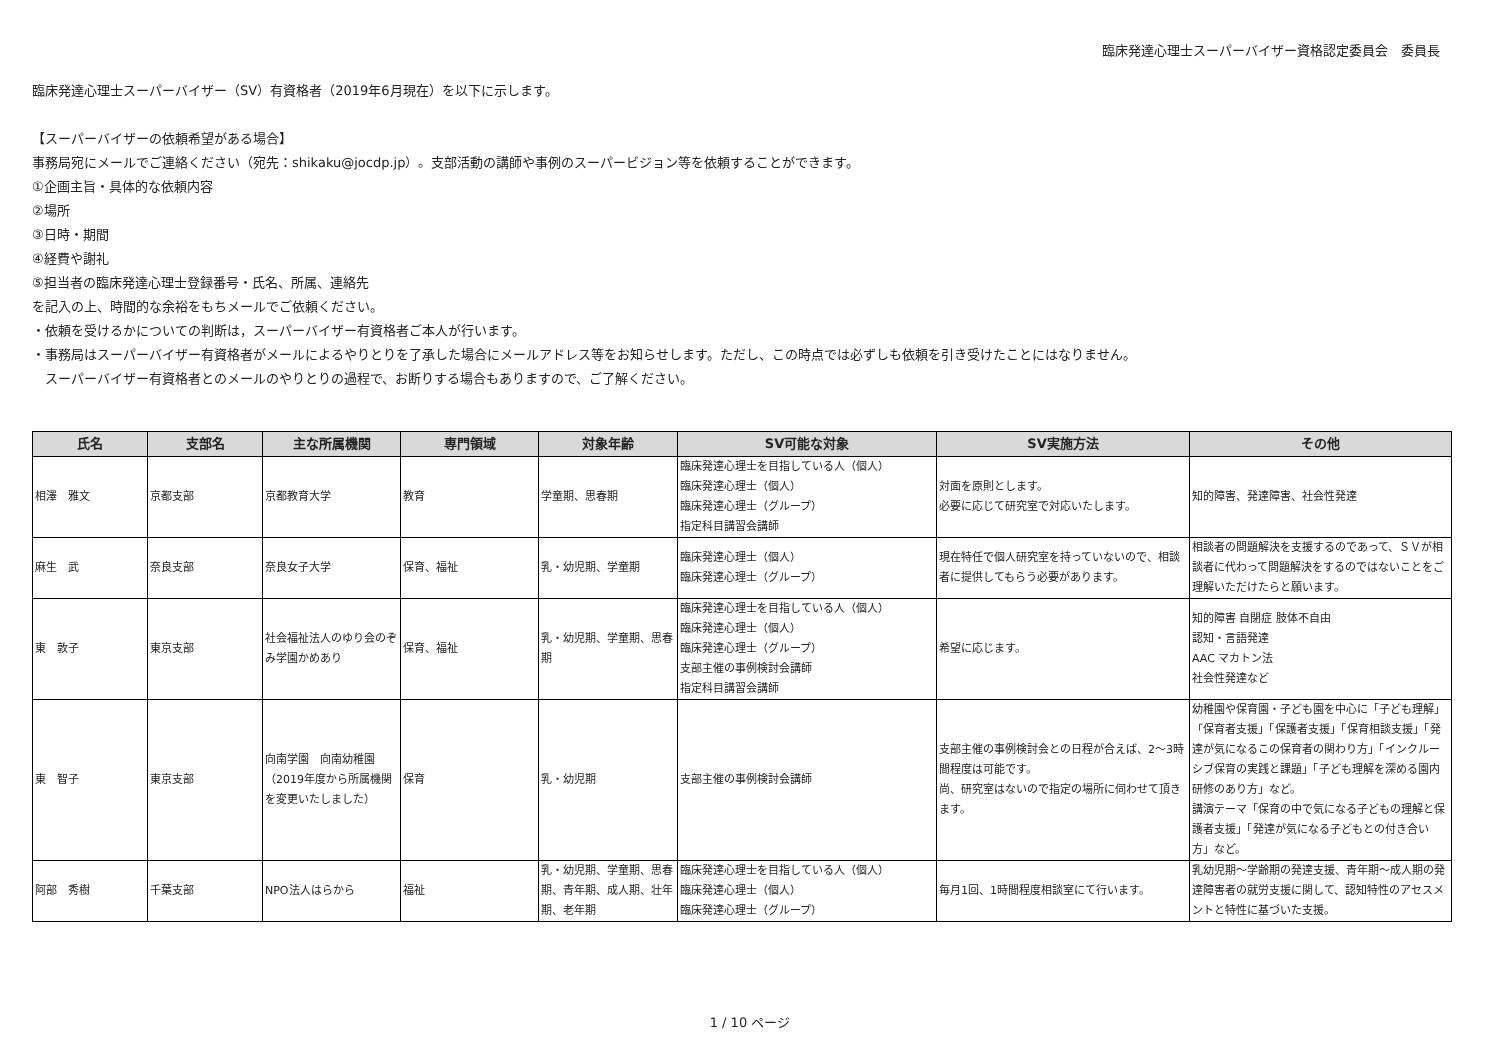臨床発達心理士スーパーバイザー資格認定委員会　委員長
臨床発達心理士スーパーバイザー（SV）有資格者（2019年6月現在）を以下に示します。
【スーパーバイザーの依頼希望がある場合】
事務局宛にメールでご連絡ください（宛先：shikaku@jocdp.jp）。支部活動の講師や事例のスーパービジョン等を依頼することができます。
①企画主旨・具体的な依頼内容
②場所
③日時・期間
④経費や謝礼
⑤担当者の臨床発達心理士登録番号・氏名、所属、連絡先
を記入の上、時間的な余裕をもちメールでご依頼ください。
・依頼を受けるかについての判断は，スーパーバイザー有資格者ご本人が行います。
・事務局はスーパーバイザー有資格者がメールによるやりとりを了承した場合にメールアドレス等をお知らせします。ただし、この時点では必ずしも依頼を引き受けたことにはなりません。
　スーパーバイザー有資格者とのメールのやりとりの過程で、お断りする場合もありますので、ご了解ください。
| 氏名 | 支部名 | 主な所属機関 | 専門領域 | 対象年齢 | SV可能な対象 | SV実施方法 | その他 |
| --- | --- | --- | --- | --- | --- | --- | --- |
| 相澤 雅文 | 京都支部 | 京都教育大学 | 教育 | 学童期、思春期 | 臨床発達心理士を目指している人（個人） 臨床発達心理士（個人） 臨床発達心理士（グループ） 指定科目講習会講師 | 対面を原則とします。 必要に応じて研究室で対応いたします。 | 知的障害、発達障害、社会性発達 |
| 麻生 武 | 奈良支部 | 奈良女子大学 | 保育、福祉 | 乳・幼児期、学童期 | 臨床発達心理士（個人） 臨床発達心理士（グループ） | 現在特任で個人研究室を持っていないので、相談者に提供してもらう必要があります。 | 相談者の問題解決を支援するのであって、ＳＶが相談者に代わって問題解決をするのではないことをご理解いただけたらと願います。 |
| 東 敦子 | 東京支部 | 社会福祉法人のゆり会のぞみ学園かめあり | 保育、福祉 | 乳・幼児期、学童期、思春期 | 臨床発達心理士を目指している人（個人） 臨床発達心理士（個人） 臨床発達心理士（グループ） 支部主催の事例検討会講師 指定科目講習会講師 | 希望に応じます。 | 知的障害 自閉症 肢体不自由 認知・言語発達 AAC マカトン法 社会性発達など |
| 東 智子 | 東京支部 | 向南学園 向南幼稚園（2019年度から所属機関を変更いたしました） | 保育 | 乳・幼児期 | 支部主催の事例検討会講師 | 支部主催の事例検討会との日程が合えば、2～3時間程度は可能です。 尚、研究室はないので指定の場所に伺わせて頂きます。 | 幼稚園や保育園・子ども園を中心に「子ども理解」「保育者支援」「保護者支援」「保育相談支援」「発達が気になるこの保育者の関わり方」「インクルーシブ保育の実践と課題」「子ども理解を深める園内研修のあり方」など。 講演テーマ「保育の中で気になる子どもの理解と保護者支援」「発達が気になる子どもとの付き合い方」など。 |
| 阿部 秀樹 | 千葉支部 | NPO法人はらから | 福祉 | 乳・幼児期、学童期、思春期、青年期、成人期、壮年期、老年期 | 臨床発達心理士を目指している人（個人） 臨床発達心理士（個人） 臨床発達心理士（グループ） | 毎月1回、1時間程度相談室にて行います。 | 乳幼児期～学齢期の発達支援、青年期～成人期の発達障害者の就労支援に関して、認知特性のアセスメントと特性に基づいた支援。 |
1 / 10 ページ